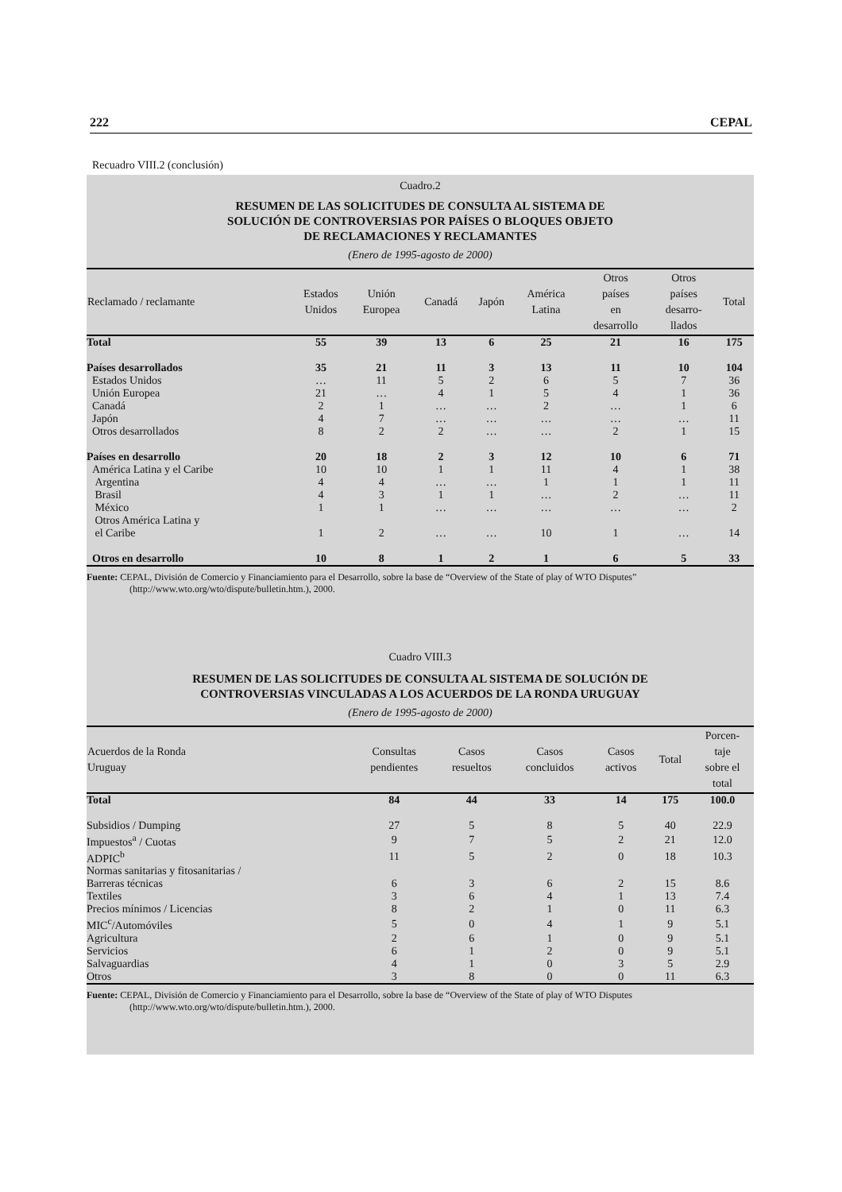222 CEPAL
Recuadro VIII.2 (conclusión)
Cuadro.2
RESUMEN DE LAS SOLICITUDES DE CONSULTA AL SISTEMA DE
SOLUCIÓN DE CONTROVERSIAS POR PAÍSES O BLOQUES OBJETO
DE RECLAMACIONES Y RECLAMANTES
(Enero de 1995-agosto de 2000)
| Reclamado / reclamante | Estados Unidos | Unión Europea | Canadá | Japón | América Latina | Otros países en desarrollo | Otros países desarro- llados | Total |
| --- | --- | --- | --- | --- | --- | --- | --- | --- |
| Total | 55 | 39 | 13 | 6 | 25 | 21 | 16 | 175 |
| Países desarrollados | 35 | 21 | 11 | 3 | 13 | 11 | 10 | 104 |
| Estados Unidos | … | 11 | 5 | 2 | 6 | 5 | 7 | 36 |
| Unión Europea | 21 | … | 4 | 1 | 5 | 4 | 1 | 36 |
| Canadá | 2 | 1 | … | … | 2 | … | 1 | 6 |
| Japón | 4 | 7 | … | … | … | … | … | 11 |
| Otros desarrollados | 8 | 2 | 2 | … | … | 2 | 1 | 15 |
| Países en desarrollo | 20 | 18 | 2 | 3 | 12 | 10 | 6 | 71 |
| América Latina y el Caribe | 10 | 10 | 1 | 1 | 11 | 4 | 1 | 38 |
| Argentina | 4 | 4 | … | … | 1 | 1 | 1 | 11 |
| Brasil | 4 | 3 | 1 | 1 | … | 2 | … | 11 |
| México | 1 | 1 | … | … | … | … | … | 2 |
| Otros América Latina y el Caribe | 1 | 2 | … | … | 10 | 1 | … | 14 |
| Otros en desarrollo | 10 | 8 | 1 | 2 | 1 | 6 | 5 | 33 |
Fuente: CEPAL, División de Comercio y Financiamiento para el Desarrollo, sobre la base de “Overview of the State of play of WTO Disputes” (http://www.wto.org/wto/dispute/bulletin.htm.), 2000.
Cuadro VIII.3
RESUMEN DE LAS SOLICITUDES DE CONSULTA AL SISTEMA DE SOLUCIÓN DE
CONTROVERSIAS VINCULADAS A LOS ACUERDOS DE LA RONDA URUGUAY
(Enero de 1995-agosto de 2000)
| Acuerdos de la Ronda Uruguay | Consultas pendientes | Casos resueltos | Casos concluidos | Casos activos | Total | Porcen- taje sobre el total |
| --- | --- | --- | --- | --- | --- | --- |
| Total | 84 | 44 | 33 | 14 | 175 | 100.0 |
| Subsidios / Dumping | 27 | 5 | 8 | 5 | 40 | 22.9 |
| Impuestos<sup>a</sup> / Cuotas | 9 | 7 | 5 | 2 | 21 | 12.0 |
| ADPIC<sup>b</sup> | 11 | 5 | 2 | 0 | 18 | 10.3 |
| Normas sanitarias y fitosanitarias / Barreras técnicas | 6 | 3 | 6 | 2 | 15 | 8.6 |
| Textiles | 3 | 6 | 4 | 1 | 13 | 7.4 |
| Precios mínimos / Licencias | 8 | 2 | 1 | 0 | 11 | 6.3 |
| MIC<sup>c</sup>/Automóviles | 5 | 0 | 4 | 1 | 9 | 5.1 |
| Agricultura | 2 | 6 | 1 | 0 | 9 | 5.1 |
| Servicios | 6 | 1 | 2 | 0 | 9 | 5.1 |
| Salvaguardias | 4 | 1 | 0 | 3 | 5 | 2.9 |
| Otros | 3 | 8 | 0 | 0 | 11 | 6.3 |
Fuente: CEPAL, División de Comercio y Financiamiento para el Desarrollo, sobre la base de “Overview of the State of play of WTO Disputes (http://www.wto.org/wto/dispute/bulletin.htm.), 2000.